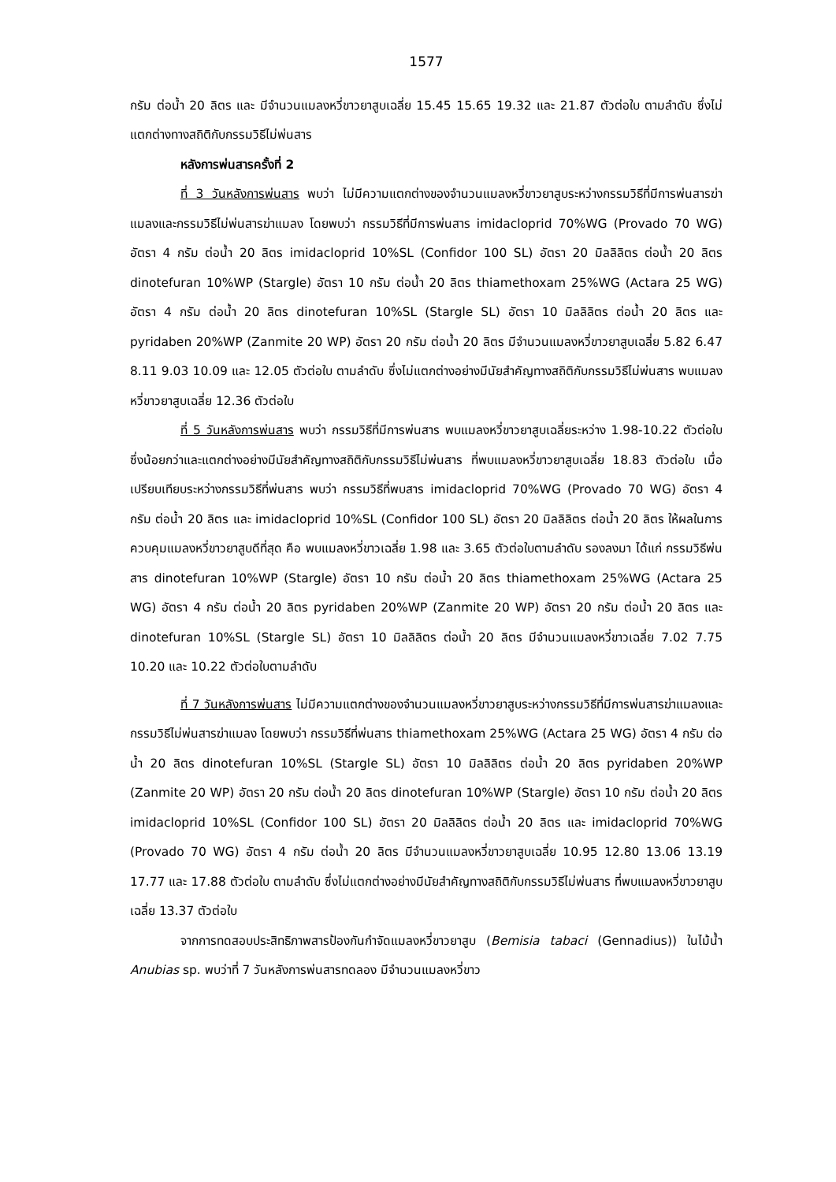1577
กรัม ต่อน้ำ 20 ลิตร และ มีจำนวนแมลงหวี่ขาวยาสูบเฉลี่ย 15.45 15.65 19.32 และ 21.87 ตัวต่อใบ ตามลำดับ ซึ่งไม่แตกต่างทางสถิติกับกรรมวิธีไม่พ่นสาร
หลังการพ่นสารครั้งที่ 2
ที่ 3 วันหลังการพ่นสาร พบว่า ไม่มีความแตกต่างของจำนวนแมลงหวี่ขาวยาสูบระหว่างกรรมวิธีที่มีการพ่นสารฆ่าแมลงและกรรมวิธีไม่พ่นสารฆ่าแมลง โดยพบว่า กรรมวิธีที่มีการพ่นสาร imidacloprid 70%WG (Provado 70 WG) อัตรา 4 กรัม ต่อน้ำ 20 ลิตร imidacloprid 10%SL (Confidor 100 SL) อัตรา 20 มิลลิลิตร ต่อน้ำ 20 ลิตร dinotefuran 10%WP (Stargle) อัตรา 10 กรัม ต่อน้ำ 20 ลิตร thiamethoxam 25%WG (Actara 25 WG) อัตรา 4 กรัม ต่อน้ำ 20 ลิตร dinotefuran 10%SL (Stargle SL) อัตรา 10 มิลลิลิตร ต่อน้ำ 20 ลิตร และ pyridaben 20%WP (Zanmite 20 WP) อัตรา 20 กรัม ต่อน้ำ 20 ลิตร มีจำนวนแมลงหวี่ขาวยาสูบเฉลี่ย 5.82 6.47 8.11 9.03 10.09 และ 12.05 ตัวต่อใบ ตามลำดับ ซึ่งไม่แตกต่างอย่างมีนัยสำคัญทางสถิติกับกรรมวิธีไม่พ่นสาร พบแมลงหวี่ขาวยาสูบเฉลี่ย 12.36 ตัวต่อใบ
ที่ 5 วันหลังการพ่นสาร พบว่า กรรมวิธีที่มีการพ่นสาร พบแมลงหวี่ขาวยาสูบเฉลี่ยระหว่าง 1.98-10.22 ตัวต่อใบ ซึ่งน้อยกว่าและแตกต่างอย่างมีนัยสำคัญทางสถิติกับกรรมวิธีไม่พ่นสาร ที่พบแมลงหวี่ขาวยาสูบเฉลี่ย 18.83 ตัวต่อใบ เมื่อเปรียบเทียบระหว่างกรรมวิธีที่พ่นสาร พบว่า กรรมวิธีที่พบสาร imidacloprid 70%WG (Provado 70 WG) อัตรา 4 กรัม ต่อน้ำ 20 ลิตร และ imidacloprid 10%SL (Confidor 100 SL) อัตรา 20 มิลลิลิตร ต่อน้ำ 20 ลิตร ให้ผลในการควบคุมแมลงหวี่ขาวยาสูบดีที่สุด คือ พบแมลงหวี่ขาวเฉลี่ย 1.98 และ 3.65 ตัวต่อใบตามลำดับ รองลงมา ได้แก่ กรรมวิธีพ่นสาร dinotefuran 10%WP (Stargle) อัตรา 10 กรัม ต่อน้ำ 20 ลิตร thiamethoxam 25%WG (Actara 25 WG) อัตรา 4 กรัม ต่อน้ำ 20 ลิตร pyridaben 20%WP (Zanmite 20 WP) อัตรา 20 กรัม ต่อน้ำ 20 ลิตร และ dinotefuran 10%SL (Stargle SL) อัตรา 10 มิลลิลิตร ต่อน้ำ 20 ลิตร มีจำนวนแมลงหวี่ขาวเฉลี่ย 7.02 7.75 10.20 และ 10.22 ตัวต่อใบตามลำดับ
ที่ 7 วันหลังการพ่นสาร ไม่มีความแตกต่างของจำนวนแมลงหวี่ขาวยาสูบระหว่างกรรมวิธีที่มีการพ่นสารฆ่าแมลงและกรรมวิธีไม่พ่นสารฆ่าแมลง โดยพบว่า กรรมวิธีที่พ่นสาร thiamethoxam 25%WG (Actara 25 WG) อัตรา 4 กรัม ต่อน้ำ 20 ลิตร dinotefuran 10%SL (Stargle SL) อัตรา 10 มิลลิลิตร ต่อน้ำ 20 ลิตร pyridaben 20%WP (Zanmite 20 WP) อัตรา 20 กรัม ต่อน้ำ 20 ลิตร dinotefuran 10%WP (Stargle) อัตรา 10 กรัม ต่อน้ำ 20 ลิตร imidacloprid 10%SL (Confidor 100 SL) อัตรา 20 มิลลิลิตร ต่อน้ำ 20 ลิตร และ imidacloprid 70%WG (Provado 70 WG) อัตรา 4 กรัม ต่อน้ำ 20 ลิตร มีจำนวนแมลงหวี่ขาวยาสูบเฉลี่ย 10.95 12.80 13.06 13.19 17.77 และ 17.88 ตัวต่อใบ ตามลำดับ ซึ่งไม่แตกต่างอย่างมีนัยสำคัญทางสถิติกับกรรมวิธีไม่พ่นสาร ที่พบแมลงหวี่ขาวยาสูบเฉลี่ย 13.37 ตัวต่อใบ
จากการทดสอบประสิทธิภาพสารป้องกันกำจัดแมลงหวี่ขาวยาสูบ (Bemisia tabaci (Gennadius)) ในไม้น้ำ Anubias sp. พบว่าที่ 7 วันหลังการพ่นสารทดลอง มีจำนวนแมลงหวี่ขาว